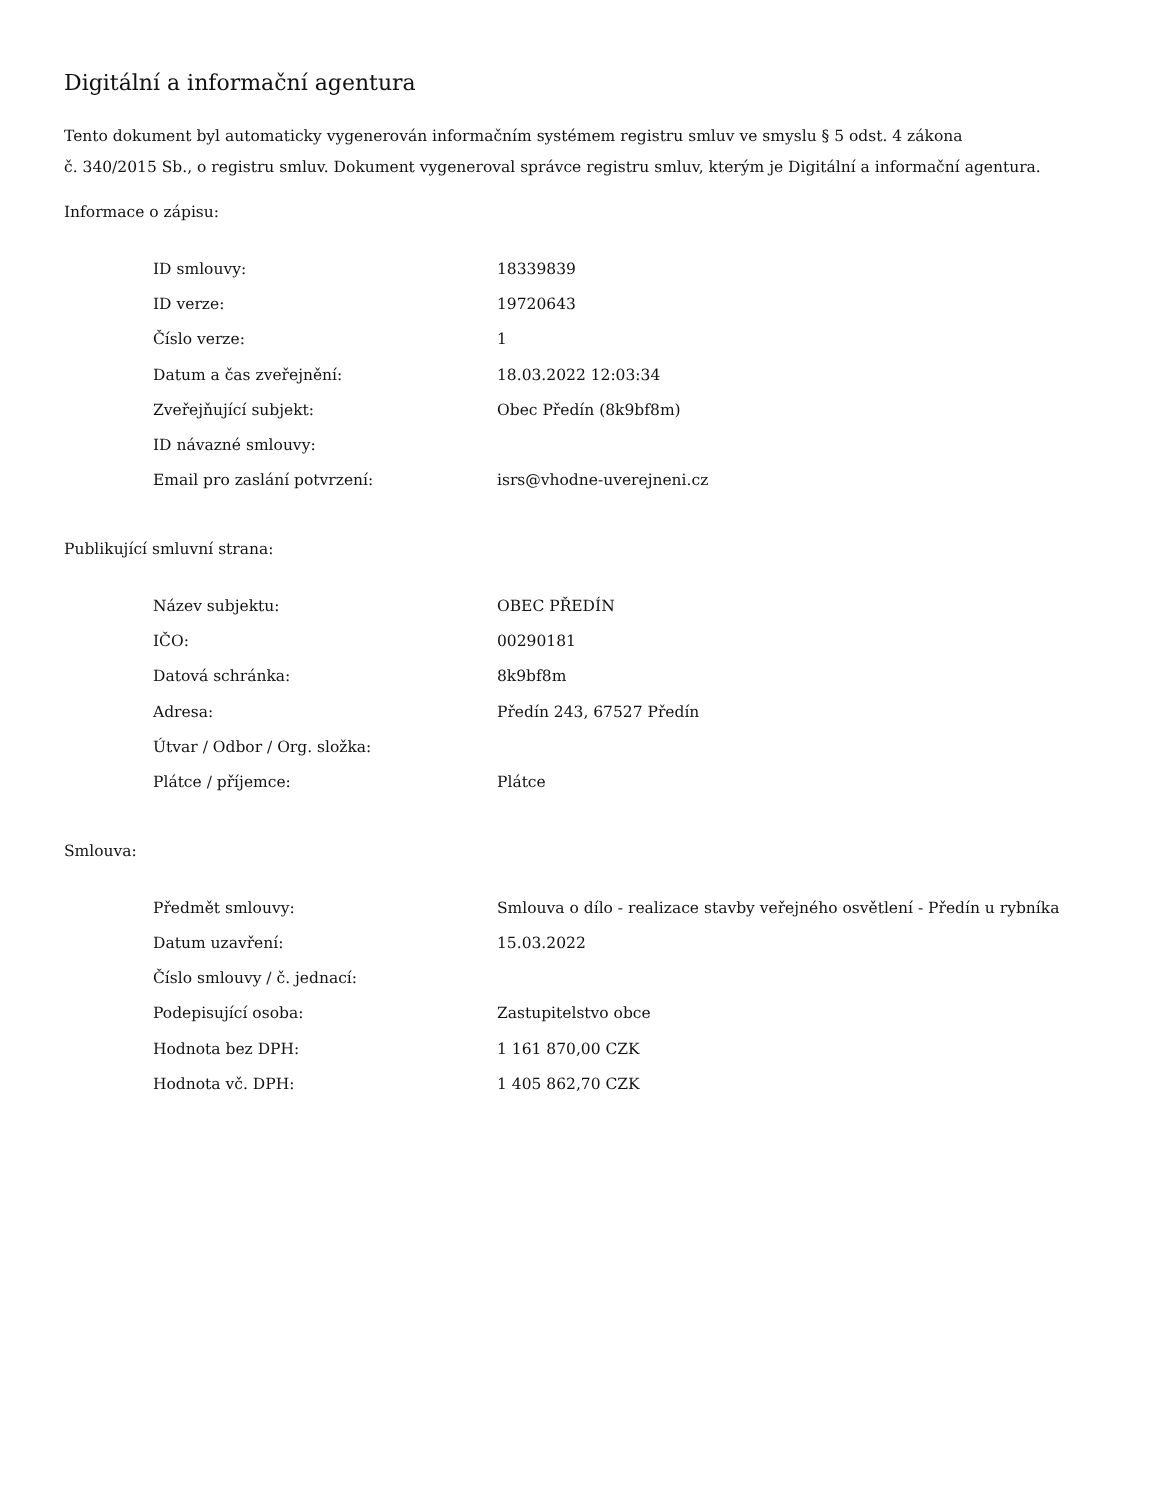Digitální a informační agentura
Tento dokument byl automaticky vygenerován informačním systémem registru smluv ve smyslu § 5 odst. 4 zákona
č. 340/2015 Sb., o registru smluv. Dokument vygeneroval správce registru smluv, kterým je Digitální a informační agentura.
Informace o zápisu:
| ID smlouvy: | 18339839 |
| ID verze: | 19720643 |
| Číslo verze: | 1 |
| Datum a čas zveřejnění: | 18.03.2022 12:03:34 |
| Zveřejňující subjekt: | Obec Předín (8k9bf8m) |
| ID návazné smlouvy: | |
| Email pro zaslání potvrzení: | isrs@vhodne-uverejneni.cz |
Publikující smluvní strana:
| Název subjektu: | OBEC PŘEDÍN |
| IČO: | 00290181 |
| Datová schránka: | 8k9bf8m |
| Adresa: | Předín 243, 67527 Předín |
| Útvar / Odbor / Org. složka: | |
| Plátce / příjemce: | Plátce |
Smlouva:
| Předmět smlouvy: | Smlouva o dílo - realizace stavby veřejného osvětlení - Předín u rybníka |
| Datum uzavření: | 15.03.2022 |
| Číslo smlouvy / č. jednací: | |
| Podepisující osoba: | Zastupitelstvo obce |
| Hodnota bez DPH: | 1 161 870,00 CZK |
| Hodnota vč. DPH: | 1 405 862,70 CZK |